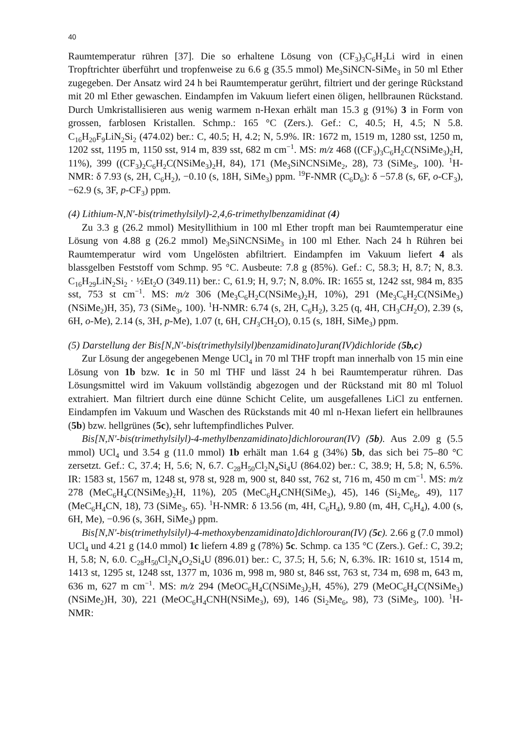40
Raumtemperatur rühren [37]. Die so erhaltene Lösung von (CF<sub>3</sub>)<sub>3</sub>C<sub>6</sub>H<sub>2</sub>Li wird in einen Tropftrichter überführt und tropfenweise zu 6.6 g (35.5 mmol) Me<sub>3</sub>SiNCN-SiMe<sub>3</sub> in 50 ml Ether zugegeben. Der Ansatz wird 24 h bei Raumtemperatur gerührt, filtriert und der geringe Rückstand mit 20 ml Ether gewaschen. Eindampfen im Vakuum liefert einen öligen, hellbraunen Rückstand. Durch Umkristallisieren aus wenig warmem n-Hexan erhält man 15.3 g (91%) 3 in Form von grossen, farblosen Kristallen. Schmp.: 165 °C (Zers.). Gef.: C, 40.5; H, 4.5; N 5.8. C<sub>16</sub>H<sub>20</sub>F<sub>9</sub>LiN<sub>2</sub>Si<sub>2</sub> (474.02) ber.: C, 40.5; H, 4.2; N, 5.9%. IR: 1672 m, 1519 m, 1280 sst, 1250 m, 1202 sst, 1195 m, 1150 sst, 914 m, 839 sst, 682 m cm<sup>−1</sup>. MS: m/z 468 ((CF<sub>3</sub>)<sub>3</sub>C<sub>6</sub>H<sub>2</sub>C(NSiMe<sub>3</sub>)<sub>2</sub>H, 11%), 399 ((CF<sub>3</sub>)<sub>2</sub>C<sub>6</sub>H<sub>2</sub>C(NSiMe<sub>3</sub>)<sub>2</sub>H, 84), 171 (Me<sub>3</sub>SiNCNSiMe<sub>2</sub>, 28), 73 (SiMe<sub>3</sub>, 100). <sup>1</sup>H-NMR: δ 7.93 (s, 2H, C<sub>6</sub>H<sub>2</sub>), −0.10 (s, 18H, SiMe<sub>3</sub>) ppm. <sup>19</sup>F-NMR (C<sub>6</sub>D<sub>6</sub>): δ −57.8 (s, 6F, o-CF<sub>3</sub>), −62.9 (s, 3F, p-CF<sub>3</sub>) ppm.
(4) Lithium-N,N′-bis(trimethylsilyl)-2,4,6-trimethylbenzamidinat (4)
Zu 3.3 g (26.2 mmol) Mesityllithium in 100 ml Ether tropft man bei Raumtemperatur eine Lösung von 4.88 g (26.2 mmol) Me<sub>3</sub>SiNCNSiMe<sub>3</sub> in 100 ml Ether. Nach 24 h Rühren bei Raumtemperatur wird vom Ungelösten abfiltriert. Eindampfen im Vakuum liefert 4 als blassgelben Feststoff vom Schmp. 95 °C. Ausbeute: 7.8 g (85%). Gef.: C, 58.3; H, 8.7; N, 8.3. C<sub>16</sub>H<sub>29</sub>LiN<sub>2</sub>Si<sub>2</sub> · ½Et<sub>2</sub>O (349.11) ber.: C, 61.9; H, 9.7; N, 8.0%. IR: 1655 st, 1242 sst, 984 m, 835 sst, 753 st cm<sup>−1</sup>. MS: m/z 306 (Me<sub>3</sub>C<sub>6</sub>H<sub>2</sub>C(NSiMe<sub>3</sub>)<sub>2</sub>H, 10%), 291 (Me<sub>3</sub>C<sub>6</sub>H<sub>2</sub>C(NSiMe<sub>3</sub>)(NSiMe<sub>2</sub>)H, 35), 73 (SiMe<sub>3</sub>, 100). <sup>1</sup>H-NMR: 6.74 (s, 2H, C<sub>6</sub>H<sub>2</sub>), 3.25 (q, 4H, CH<sub>3</sub>CH<sub>2</sub>O), 2.39 (s, 6H, o-Me), 2.14 (s, 3H, p-Me), 1.07 (t, 6H, CH<sub>3</sub>CH<sub>2</sub>O), 0.15 (s, 18H, SiMe<sub>3</sub>) ppm.
(5) Darstellung der Bis[N,N′-bis(trimethylsilyl)benzamidinato]uran(IV)dichloride (5b,c)
Zur Lösung der angegebenen Menge UCl<sub>4</sub> in 70 ml THF tropft man innerhalb von 15 min eine Lösung von 1b bzw. 1c in 50 ml THF und lässt 24 h bei Raumtemperatur rühren. Das Lösungsmittel wird im Vakuum vollständig abgezogen und der Rückstand mit 80 ml Toluol extrahiert. Man filtriert durch eine dünne Schicht Celite, um ausgefallenes LiCl zu entfernen. Eindampfen im Vakuum und Waschen des Rückstands mit 40 ml n-Hexan liefert ein hellbraunes (5b) bzw. hellgrünes (5c), sehr luftempfindliches Pulver.
Bis[N,N′-bis(trimethylsilyl)-4-methylbenzamidinato]dichlorouran(IV) (5b). Aus 2.09 g (5.5 mmol) UCl<sub>4</sub> und 3.54 g (11.0 mmol) 1b erhält man 1.64 g (34%) 5b, das sich bei 75–80 °C zersetzt. Gef.: C, 37.4; H, 5.6; N, 6.7. C<sub>28</sub>H<sub>50</sub>Cl<sub>2</sub>N<sub>4</sub>Si<sub>4</sub>U (864.02) ber.: C, 38.9; H, 5.8; N, 6.5%. IR: 1583 st, 1567 m, 1248 st, 978 st, 928 m, 900 st, 840 sst, 762 st, 716 m, 450 m cm<sup>−1</sup>. MS: m/z 278 (MeC<sub>6</sub>H<sub>4</sub>C(NSiMe<sub>3</sub>)<sub>2</sub>H, 11%), 205 (MeC<sub>6</sub>H<sub>4</sub>CNH(SiMe<sub>3</sub>), 45), 146 (Si<sub>2</sub>Me<sub>6</sub>, 49), 117 (MeC<sub>6</sub>H<sub>4</sub>CN, 18), 73 (SiMe<sub>3</sub>, 65). <sup>1</sup>H-NMR: δ 13.56 (m, 4H, C<sub>6</sub>H<sub>4</sub>), 9.80 (m, 4H, C<sub>6</sub>H<sub>4</sub>), 4.00 (s, 6H, Me), −0.96 (s, 36H, SiMe<sub>3</sub>) ppm.
Bis[N,N′-bis(trimethylsilyl)-4-methoxybenzamidinato]dichlorouran(IV) (5c). 2.66 g (7.0 mmol) UCl<sub>4</sub> und 4.21 g (14.0 mmol) 1c liefern 4.89 g (78%) 5c. Schmp. ca 135 °C (Zers.). Gef.: C, 39.2; H, 5.8; N, 6.0. C<sub>28</sub>H<sub>50</sub>Cl<sub>2</sub>N<sub>4</sub>O<sub>2</sub>Si<sub>4</sub>U (896.01) ber.: C, 37.5; H, 5.6; N, 6.3%. IR: 1610 st, 1514 m, 1413 st, 1295 st, 1248 sst, 1377 m, 1036 m, 998 m, 980 st, 846 sst, 763 st, 734 m, 698 m, 643 m, 636 m, 627 m cm<sup>−1</sup>. MS: m/z 294 (MeOC<sub>6</sub>H<sub>4</sub>C(NSiMe<sub>3</sub>)<sub>2</sub>H, 45%), 279 (MeOC<sub>6</sub>H<sub>4</sub>C(NSiMe<sub>3</sub>)(NSiMe<sub>2</sub>)H, 30), 221 (MeOC<sub>6</sub>H<sub>4</sub>CNH(NSiMe<sub>3</sub>), 69), 146 (Si<sub>2</sub>Me<sub>6</sub>, 98), 73 (SiMe<sub>3</sub>, 100). <sup>1</sup>H-NMR: